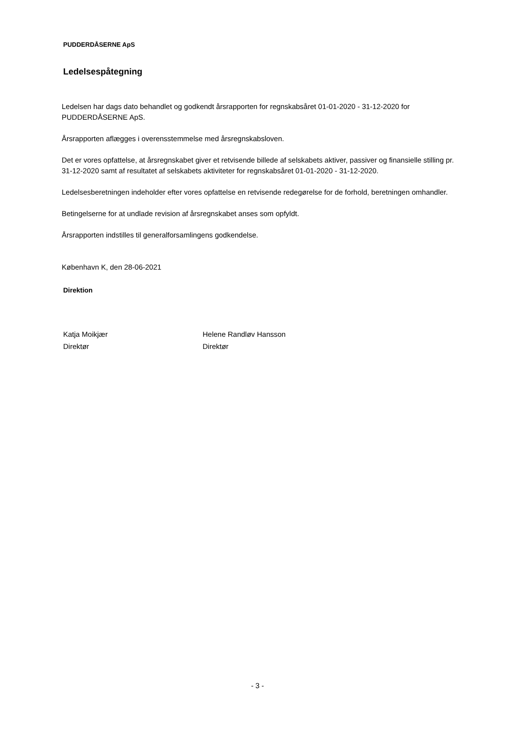PUDDERDÅSERNE ApS
Ledelsespåtegning
Ledelsen har dags dato behandlet og godkendt årsrapporten for regnskabsåret 01-01-2020 - 31-12-2020 for PUDDERDÅSERNE ApS.
Årsrapporten aflægges i overensstemmelse med årsregnskabsloven.
Det er vores opfattelse, at årsregnskabet giver et retvisende billede af selskabets aktiver, passiver og finansielle stilling pr. 31-12-2020 samt af resultatet af selskabets aktiviteter for regnskabsåret 01-01-2020 - 31-12-2020.
Ledelsesberetningen indeholder efter vores opfattelse en retvisende redegørelse for de forhold, beretningen omhandler.
Betingelserne for at undlade revision af årsregnskabet anses som opfyldt.
Årsrapporten indstilles til generalforsamlingens godkendelse.
København K, den 28-06-2021
Direktion
Katja Moikjær
Direktør
Helene Randløv Hansson
Direktør
- 3 -